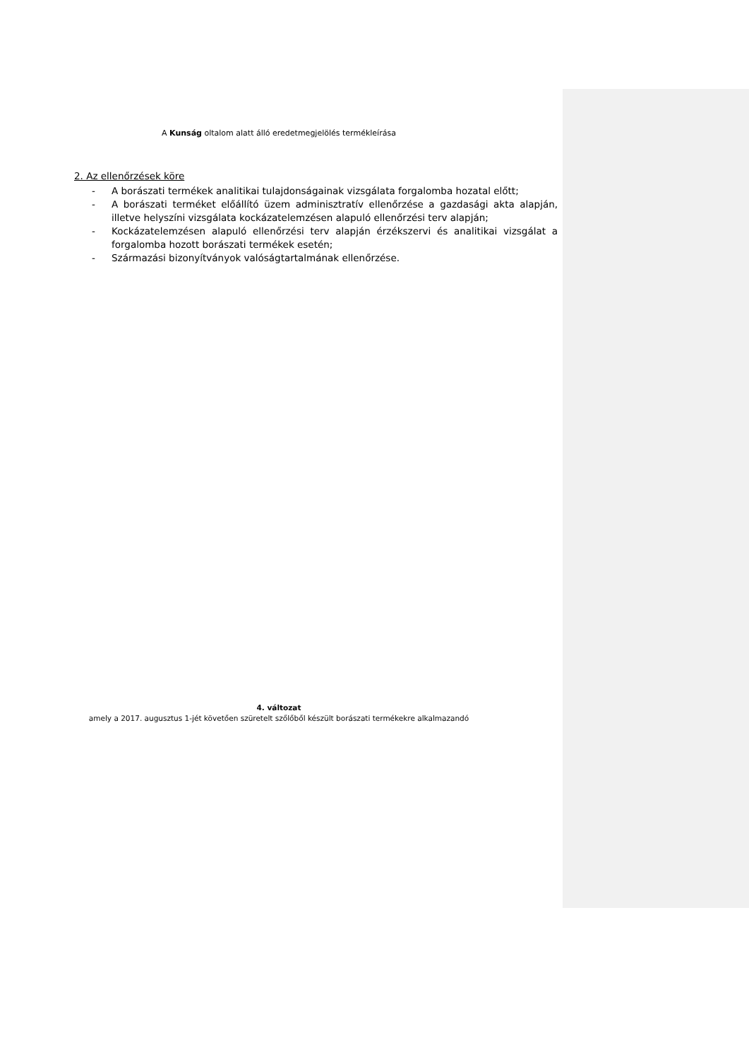A Kunság oltalom alatt álló eredetmegjelölés termékleírása
2. Az ellenőrzések köre
- A borászati termékek analitikai tulajdonságainak vizsgálata forgalomba hozatal előtt;
- A borászati terméket előállító üzem adminisztratív ellenőrzése a gazdasági akta alapján, illetve helyszíni vizsgálata kockázatelemzésen alapuló ellenőrzési terv alapján;
- Kockázatelemzésen alapuló ellenőrzési terv alapján érzékszervi és analitikai vizsgálat a forgalomba hozott borászati termékek esetén;
- Származási bizonyítványok valóságtartalmának ellenőrzése.
4. változat
amely a 2017. augusztus 1-jét követően szüretelt szőlőből készült borászati termékekre alkalmazandó